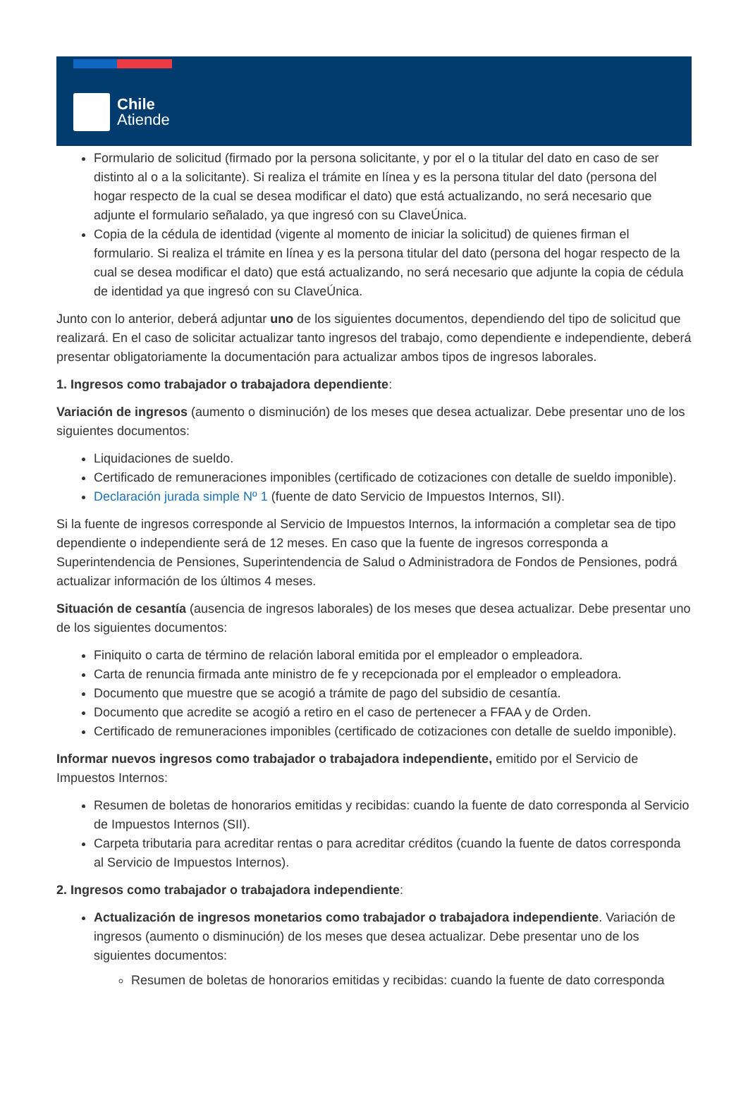Chile
Atiende
Formulario de solicitud (firmado por la persona solicitante, y por el o la titular del dato en caso de ser distinto al o a la solicitante). Si realiza el trámite en línea y es la persona titular del dato (persona del hogar respecto de la cual se desea modificar el dato) que está actualizando, no será necesario que adjunte el formulario señalado, ya que ingresó con su ClaveÚnica.
Copia de la cédula de identidad (vigente al momento de iniciar la solicitud) de quienes firman el formulario. Si realiza el trámite en línea y es la persona titular del dato (persona del hogar respecto de la cual se desea modificar el dato) que está actualizando, no será necesario que adjunte la copia de cédula de identidad ya que ingresó con su ClaveÚnica.
Junto con lo anterior, deberá adjuntar uno de los siguientes documentos, dependiendo del tipo de solicitud que realizará. En el caso de solicitar actualizar tanto ingresos del trabajo, como dependiente e independiente, deberá presentar obligatoriamente la documentación para actualizar ambos tipos de ingresos laborales.
1. Ingresos como trabajador o trabajadora dependiente:
Variación de ingresos (aumento o disminución) de los meses que desea actualizar. Debe presentar uno de los siguientes documentos:
Liquidaciones de sueldo.
Certificado de remuneraciones imponibles (certificado de cotizaciones con detalle de sueldo imponible).
Declaración jurada simple Nº 1 (fuente de dato Servicio de Impuestos Internos, SII).
Si la fuente de ingresos corresponde al Servicio de Impuestos Internos, la información a completar sea de tipo dependiente o independiente será de 12 meses. En caso que la fuente de ingresos corresponda a Superintendencia de Pensiones, Superintendencia de Salud o Administradora de Fondos de Pensiones, podrá actualizar información de los últimos 4 meses.
Situación de cesantía (ausencia de ingresos laborales) de los meses que desea actualizar. Debe presentar uno de los siguientes documentos:
Finiquito o carta de término de relación laboral emitida por el empleador o empleadora.
Carta de renuncia firmada ante ministro de fe y recepcionada por el empleador o empleadora.
Documento que muestre que se acogió a trámite de pago del subsidio de cesantía.
Documento que acredite se acogió a retiro en el caso de pertenecer a FFAA y de Orden.
Certificado de remuneraciones imponibles (certificado de cotizaciones con detalle de sueldo imponible).
Informar nuevos ingresos como trabajador o trabajadora independiente, emitido por el Servicio de Impuestos Internos:
Resumen de boletas de honorarios emitidas y recibidas: cuando la fuente de dato corresponda al Servicio de Impuestos Internos (SII).
Carpeta tributaria para acreditar rentas o para acreditar créditos (cuando la fuente de datos corresponda al Servicio de Impuestos Internos).
2. Ingresos como trabajador o trabajadora independiente:
Actualización de ingresos monetarios como trabajador o trabajadora independiente. Variación de ingresos (aumento o disminución) de los meses que desea actualizar. Debe presentar uno de los siguientes documentos:
Resumen de boletas de honorarios emitidas y recibidas: cuando la fuente de dato corresponda